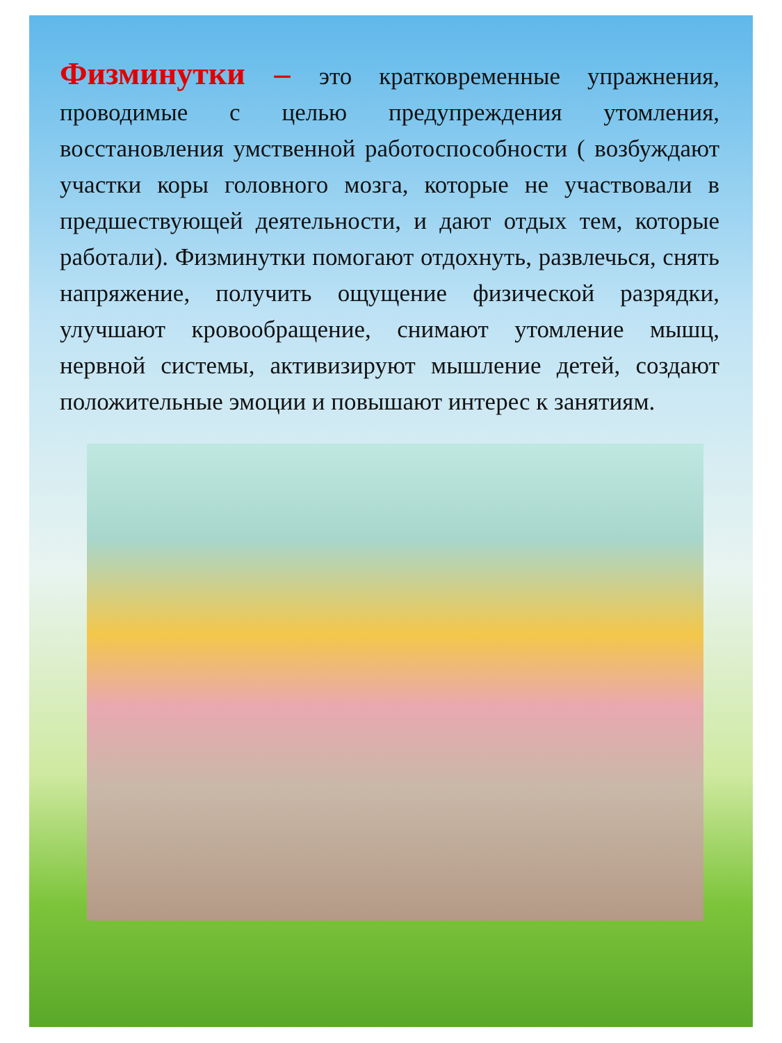Физминутки – это кратковременные упражнения, проводимые с целью предупреждения утомления, восстановления умственной работоспособности ( возбуждают участки коры головного мозга, которые не участвовали в предшествующей деятельности, и дают отдых тем, которые работали). Физминутки помогают отдохнуть, развлечься, снять напряжение, получить ощущение физической разрядки, улучшают кровообращение, снимают утомление мышц, нервной системы, активизируют мышление детей, создают положительные эмоции и повышают интерес к занятиям.